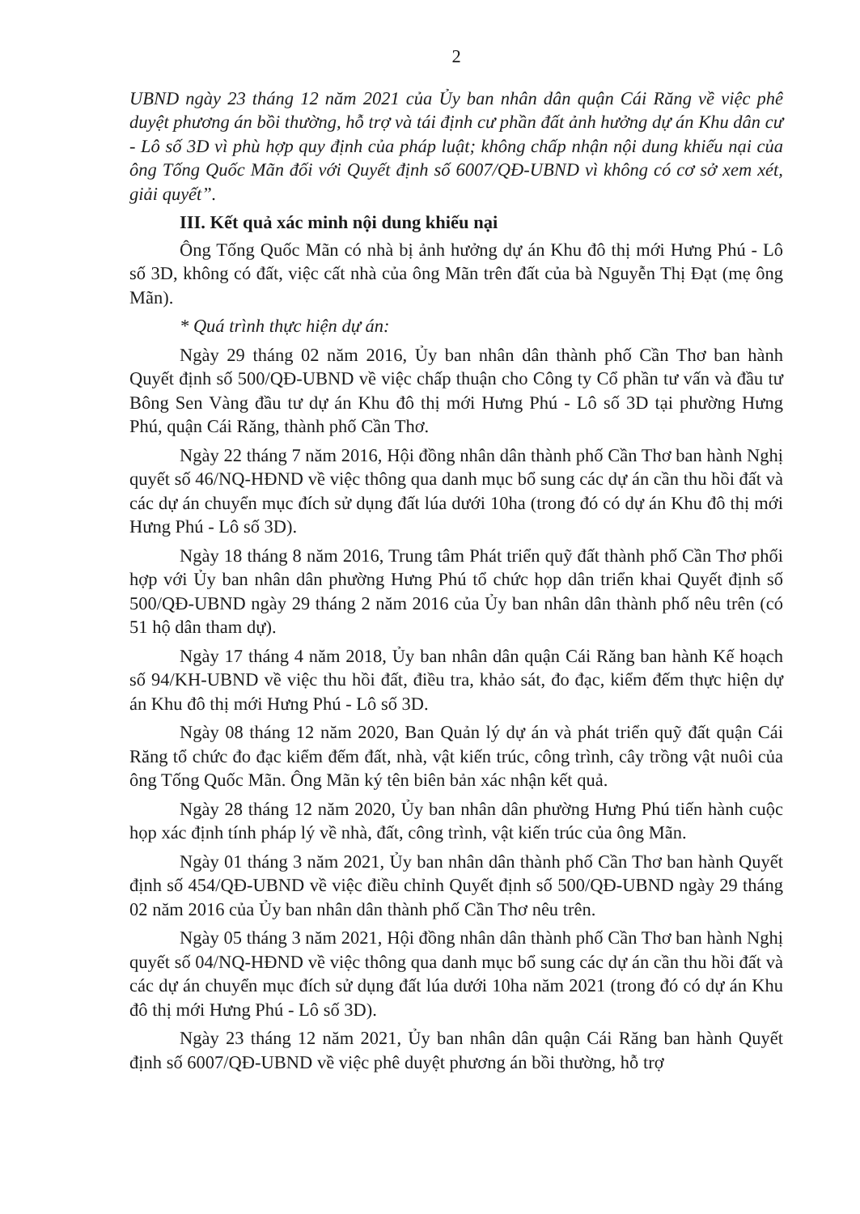2
UBND ngày 23 tháng 12 năm 2021 của Ủy ban nhân dân quận Cái Răng về việc phê duyệt phương án bồi thường, hỗ trợ và tái định cư phần đất ảnh hưởng dự án Khu dân cư - Lô số 3D vì phù hợp quy định của pháp luật; không chấp nhận nội dung khiếu nại của ông Tống Quốc Mãn đối với Quyết định số 6007/QĐ-UBND vì không có cơ sở xem xét, giải quyết”.
III. Kết quả xác minh nội dung khiếu nại
Ông Tống Quốc Mãn có nhà bị ảnh hưởng dự án Khu đô thị mới Hưng Phú - Lô số 3D, không có đất, việc cất nhà của ông Mãn trên đất của bà Nguyễn Thị Đạt (mẹ ông Mãn).
* Quá trình thực hiện dự án:
Ngày 29 tháng 02 năm 2016, Ủy ban nhân dân thành phố Cần Thơ ban hành Quyết định số 500/QĐ-UBND về việc chấp thuận cho Công ty Cổ phần tư vấn và đầu tư Bông Sen Vàng đầu tư dự án Khu đô thị mới Hưng Phú - Lô số 3D tại phường Hưng Phú, quận Cái Răng, thành phố Cần Thơ.
Ngày 22 tháng 7 năm 2016, Hội đồng nhân dân thành phố Cần Thơ ban hành Nghị quyết số 46/NQ-HĐND về việc thông qua danh mục bổ sung các dự án cần thu hồi đất và các dự án chuyển mục đích sử dụng đất lúa dưới 10ha (trong đó có dự án Khu đô thị mới Hưng Phú - Lô số 3D).
Ngày 18 tháng 8 năm 2016, Trung tâm Phát triển quỹ đất thành phố Cần Thơ phối hợp với Ủy ban nhân dân phường Hưng Phú tổ chức họp dân triển khai Quyết định số 500/QĐ-UBND ngày 29 tháng 2 năm 2016 của Ủy ban nhân dân thành phố nêu trên (có 51 hộ dân tham dự).
Ngày 17 tháng 4 năm 2018, Ủy ban nhân dân quận Cái Răng ban hành Kế hoạch số 94/KH-UBND về việc thu hồi đất, điều tra, khảo sát, đo đạc, kiểm đếm thực hiện dự án Khu đô thị mới Hưng Phú - Lô số 3D.
Ngày 08 tháng 12 năm 2020, Ban Quản lý dự án và phát triển quỹ đất quận Cái Răng tổ chức đo đạc kiểm đếm đất, nhà, vật kiến trúc, công trình, cây trồng vật nuôi của ông Tống Quốc Mãn. Ông Mãn ký tên biên bản xác nhận kết quả.
Ngày 28 tháng 12 năm 2020, Ủy ban nhân dân phường Hưng Phú tiến hành cuộc họp xác định tính pháp lý về nhà, đất, công trình, vật kiến trúc của ông Mãn.
Ngày 01 tháng 3 năm 2021, Ủy ban nhân dân thành phố Cần Thơ ban hành Quyết định số 454/QĐ-UBND về việc điều chỉnh Quyết định số 500/QĐ-UBND ngày 29 tháng 02 năm 2016 của Ủy ban nhân dân thành phố Cần Thơ nêu trên.
Ngày 05 tháng 3 năm 2021, Hội đồng nhân dân thành phố Cần Thơ ban hành Nghị quyết số 04/NQ-HĐND về việc thông qua danh mục bổ sung các dự án cần thu hồi đất và các dự án chuyển mục đích sử dụng đất lúa dưới 10ha năm 2021 (trong đó có dự án Khu đô thị mới Hưng Phú - Lô số 3D).
Ngày 23 tháng 12 năm 2021, Ủy ban nhân dân quận Cái Răng ban hành Quyết định số 6007/QĐ-UBND về việc phê duyệt phương án bồi thường, hỗ trợ